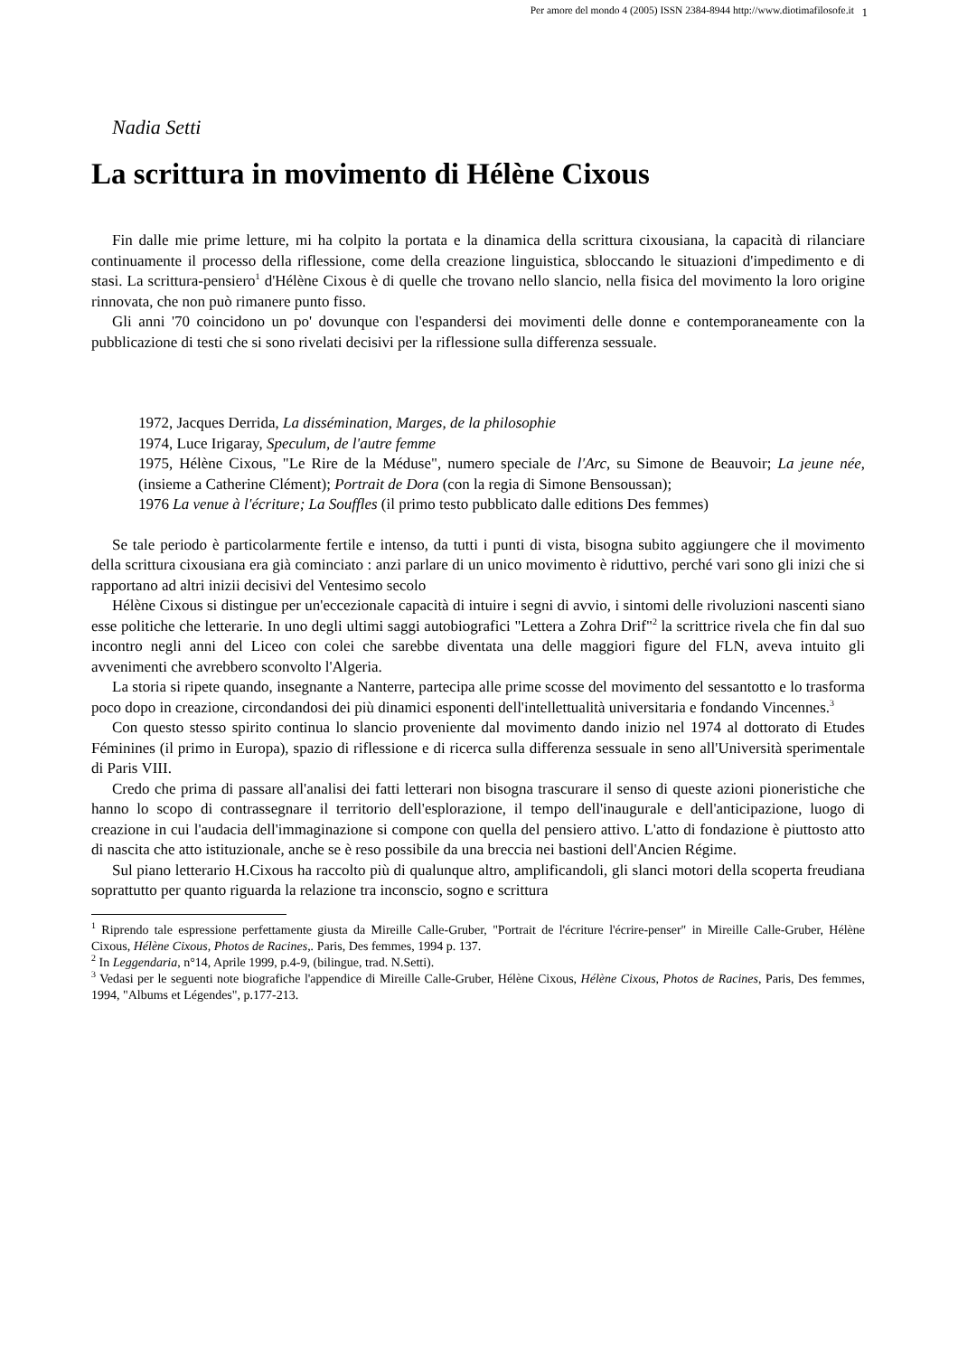Per amore del mondo 4 (2005) ISSN 2384-8944 http://www.diotimafilosofe.it
1
Nadia Setti
La scrittura in movimento di Hélène Cixous
Fin dalle mie prime letture, mi ha colpito la portata e la dinamica della scrittura cixousiana, la capacità di rilanciare continuamente il processo della riflessione, come della creazione linguistica, sbloccando le situazioni d'impedimento e di stasi. La scrittura-pensiero<sup>1</sup> d'Hélène Cixous è di quelle che trovano nello slancio, nella fisica del movimento la loro origine rinnovata, che non può rimanere punto fisso.
Gli anni '70 coincidono un po' dovunque con l'espandersi dei movimenti delle donne e contemporaneamente con la pubblicazione di testi che si sono rivelati decisivi per la riflessione sulla differenza sessuale.
1972, Jacques Derrida, La dissémination, Marges, de la philosophie
1974, Luce Irigaray, Speculum, de l'autre femme
1975, Hélène Cixous, "Le Rire de la Méduse", numero speciale de l'Arc, su Simone de Beauvoir; La jeune née, (insieme a Catherine Clément); Portrait de Dora (con la regia di Simone Bensoussan);
1976 La venue à l'écriture; La Souffles (il primo testo pubblicato dalle editions Des femmes)
Se tale periodo è particolarmente fertile e intenso, da tutti i punti di vista, bisogna subito aggiungere che il movimento della scrittura cixousiana era già cominciato : anzi parlare di un unico movimento è riduttivo, perché vari sono gli inizi che si rapportano ad altri inizii decisivi del Ventesimo secolo
Hélène Cixous si distingue per un'eccezionale capacità di intuire i segni di avvio, i sintomi delle rivoluzioni nascenti siano esse politiche che letterarie. In uno degli ultimi saggi autobiografici "Lettera a Zohra Drif"<sup>2</sup> la scrittrice rivela che fin dal suo incontro negli anni del Liceo con colei che sarebbe diventata una delle maggiori figure del FLN, aveva intuito gli avvenimenti che avrebbero sconvolto l'Algeria.
La storia si ripete quando, insegnante a Nanterre, partecipa alle prime scosse del movimento del sessantotto e lo trasforma poco dopo in creazione, circondandosi dei più dinamici esponenti dell'intellettualità universitaria e fondando Vincennes.<sup>3</sup>
Con questo stesso spirito continua lo slancio proveniente dal movimento dando inizio nel 1974 al dottorato di Etudes Féminines (il primo in Europa), spazio di riflessione e di ricerca sulla differenza sessuale in seno all'Università sperimentale di Paris VIII.
Credo che prima di passare all'analisi dei fatti letterari non bisogna trascurare il senso di queste azioni pioneristiche che hanno lo scopo di contrassegnare il territorio dell'esplorazione, il tempo dell'inaugurale e dell'anticipazione, luogo di creazione in cui l'audacia dell'immaginazione si compone con quella del pensiero attivo. L'atto di fondazione è piuttosto atto di nascita che atto istituzionale, anche se è reso possibile da una breccia nei bastioni dell'Ancien Régime.
Sul piano letterario H.Cixous ha raccolto più di qualunque altro, amplificandoli, gli slanci motori della scoperta freudiana soprattutto per quanto riguarda la relazione tra inconscio, sogno e scrittura
<sup>1</sup> Riprendo tale espressione perfettamente giusta da Mireille Calle-Gruber, "Portrait de l'écriture l'écrire-penser" in Mireille Calle-Gruber, Hélène Cixous, Hélène Cixous, Photos de Racines,. Paris, Des femmes, 1994 p. 137.
<sup>2</sup> In Leggendaria, n°14, Aprile 1999, p.4-9, (bilingue, trad. N.Setti).
<sup>3</sup> Vedasi per le seguenti note biografiche l'appendice di Mireille Calle-Gruber, Hélène Cixous, Hélène Cixous, Photos de Racines, Paris, Des femmes, 1994, "Albums et Légendes", p.177-213.